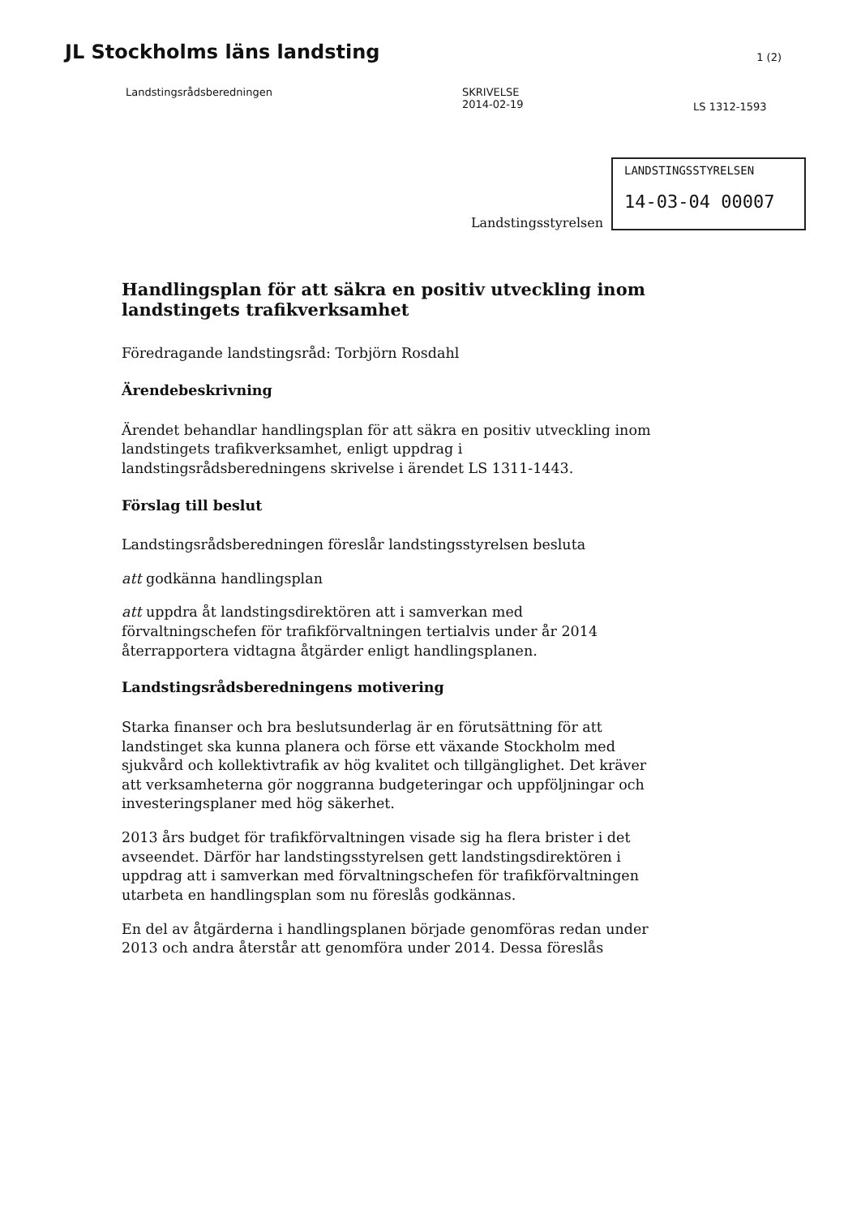JL Stockholms läns landsting
1 (2)
Landstingsrådsberedningen SKRIVELSE
2014-02-19
LS 1312-1593
Landstingsstyrelsen
LANDSTINGSSTYRELSEN
14-03-04 00007
Handlingsplan för att säkra en positiv utveckling inom landstingets trafikverksamhet
Föredragande landstingsråd: Torbjörn Rosdahl
Ärendebeskrivning
Ärendet behandlar handlingsplan för att säkra en positiv utveckling inom landstingets trafikverksamhet, enligt uppdrag i landstingsrådsberedningens skrivelse i ärendet LS 1311-1443.
Förslag till beslut
Landstingsrådsberedningen föreslår landstingsstyrelsen besluta
att godkänna handlingsplan
att uppdra åt landstingsdirektören att i samverkan med förvaltningschefen för trafikförvaltningen tertialvis under år 2014 återrapportera vidtagna åtgärder enligt handlingsplanen.
Landstingsrådsberedningens motivering
Starka finanser och bra beslutsunderlag är en förutsättning för att landstinget ska kunna planera och förse ett växande Stockholm med sjukvård och kollektivtrafik av hög kvalitet och tillgänglighet. Det kräver att verksamheterna gör noggranna budgeteringar och uppföljningar och investeringsplaner med hög säkerhet.
2013 års budget för trafikförvaltningen visade sig ha flera brister i det avseendet. Därför har landstingsstyrelsen gett landstingsdirektören i uppdrag att i samverkan med förvaltningschefen för trafikförvaltningen utarbeta en handlingsplan som nu föreslås godkännas.
En del av åtgärderna i handlingsplanen började genomföras redan under 2013 och andra återstår att genomföra under 2014. Dessa föreslås